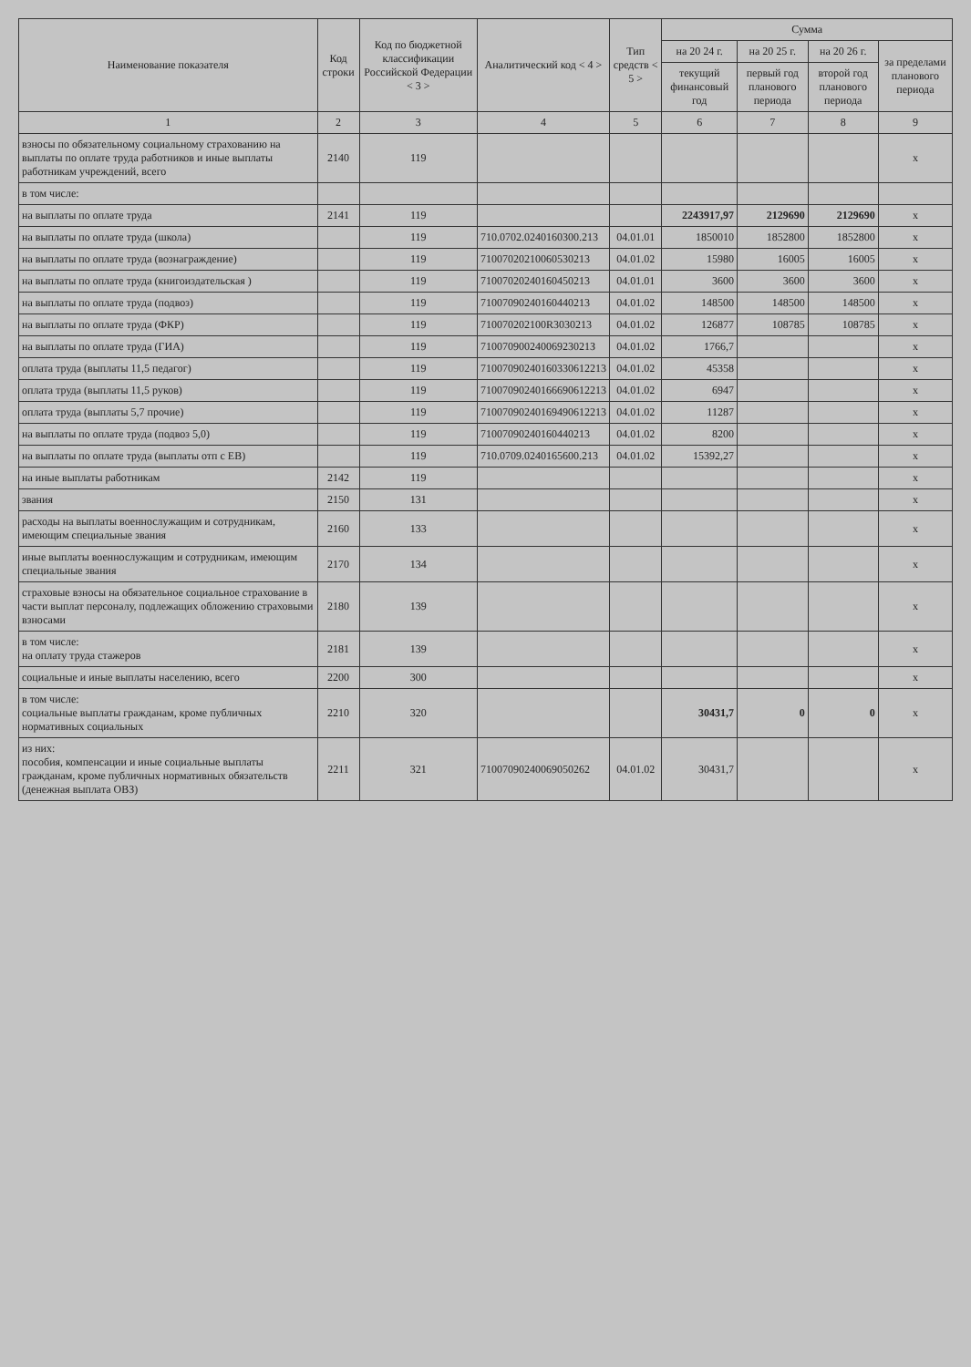| Наименование показателя | Код строки | Код по бюджетной классификации Российской Федерации < 3 > | Аналитический код < 4 > | Тип средств < 5 > | Сумма | | | |
| --- | --- | --- | --- | --- | --- | --- | --- | --- |
| | | | | | на 20 24 г. | на 20 25 г. | на 20 26 г. | за пределами планового периода |
| | | | | | текущий финансовый год | первый год планового периода | второй год планового периода | |
| 1 | 2 | 3 | 4 | 5 | 6 | 7 | 8 | 9 |
| взносы по обязательному социальному страхованию на выплаты по оплате труда работников и иные выплаты работникам учреждений, всего | 2140 | 119 | | | | | | x |
| в том числе: | | | | | | | | |
| на выплаты по оплате труда | 2141 | 119 | | | 2243917,97 | 2129690 | 2129690 | x |
| на выплаты по оплате труда (школа) | | 119 | 710.0702.0240160300.213 | 04.01.01 | 1850010 | 1852800 | 1852800 | x |
| на выплаты по оплате труда (вознаграждение) | | 119 | 71007020210060530213 | 04.01.02 | 15980 | 16005 | 16005 | x |
| на выплаты по оплате труда (книгоиздательская ) | | 119 | 71007020240160450213 | 04.01.01 | 3600 | 3600 | 3600 | x |
| на выплаты по оплате труда (подвоз) | | 119 | 71007090240160440213 | 04.01.02 | 148500 | 148500 | 148500 | x |
| на выплаты по оплате труда (ФКР) | | 119 | 710070202100R3030213 | 04.01.02 | 126877 | 108785 | 108785 | x |
| на выплаты по оплате труда (ГИА) | | 119 | 71007090024006923021З | 04.01.02 | 1766,7 | | | x |
| оплата труда (выплаты 11,5 педагог) | | 119 | 71007090240160330612213 | 04.01.02 | 45358 | | | x |
| оплата труда (выплаты 11,5 руков) | | 119 | 71007090240166690612213 | 04.01.02 | 6947 | | | x |
| оплата труда (выплаты 5,7 прочие) | | 119 | 71007090240169490612213 | 04.01.02 | 11287 | | | x |
| на выплаты по оплате труда (подвоз 5,0) | | 119 | 71007090240160440213 | 04.01.02 | 8200 | | | x |
| на выплаты по оплате труда (выплаты отп с ЕВ) | | 119 | 710.0709.0240165600.213 | 04.01.02 | 15392,27 | | | x |
| на иные выплаты работникам | 2142 | 119 | | | | | | x |
| звания | 2150 | 131 | | | | | | x |
| расходы на выплаты военнослужащим и сотрудникам, имеющим специальные звания | 2160 | 133 | | | | | | x |
| иные выплаты военнослужащим и сотрудникам, имеющим специальные звания | 2170 | 134 | | | | | | x |
| страховые взносы на обязательное социальное страхование в части выплат персоналу, подлежащих обложению страховыми взносами | 2180 | 139 | | | | | | x |
| в том числе: на оплату труда стажеров | 2181 | 139 | | | | | | x |
| социальные и иные выплаты населению, всего | 2200 | 300 | | | | | | x |
| в том числе: социальные выплаты гражданам, кроме публичных нормативных социальных | 2210 | 320 | | | 30431,7 | 0 | 0 | x |
| из них: пособия, компенсации и иные социальные выплаты гражданам, кроме публичных нормативных обязательств (денежная выплата ОВЗ) | 2211 | 321 | 71007090240069050262 | 04.01.02 | 30431,7 | | | x |